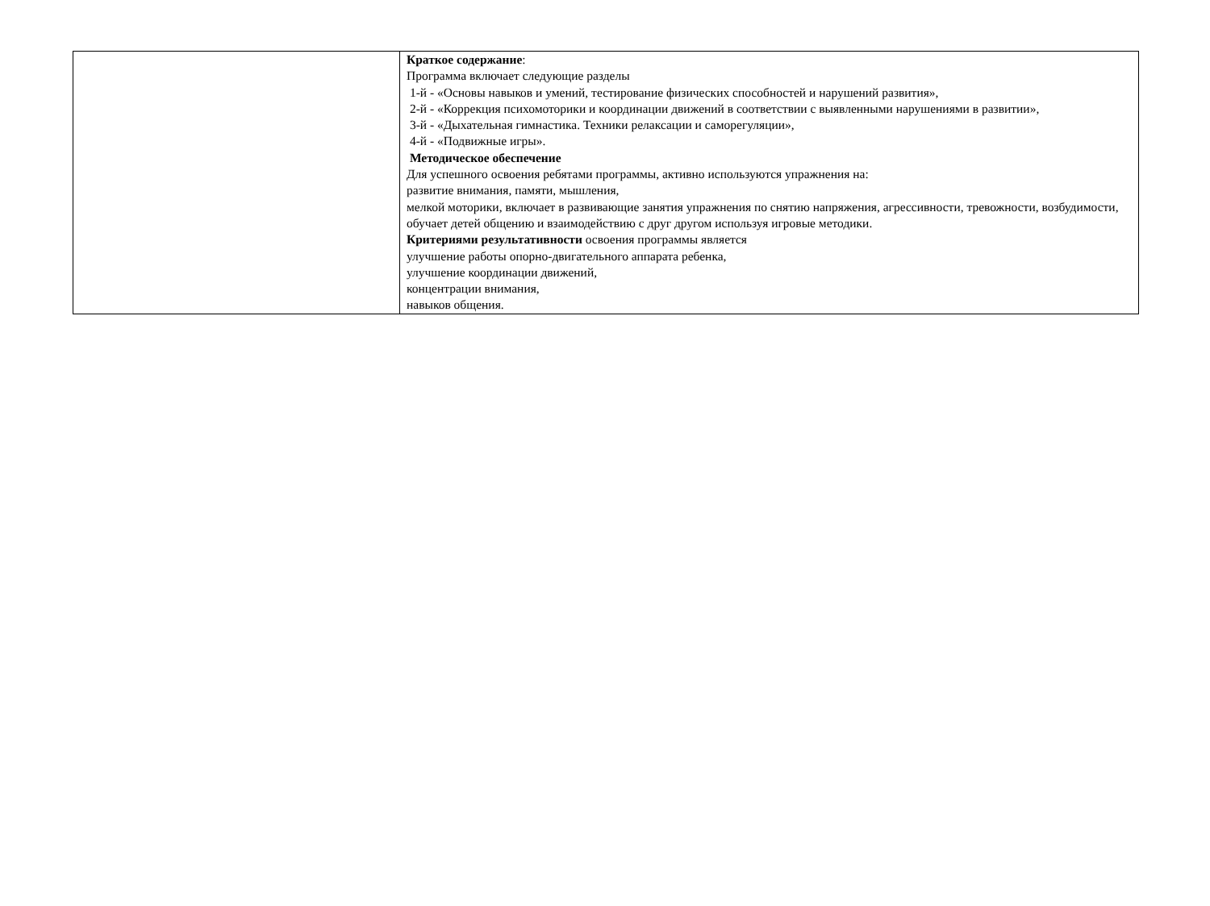| | Краткое содержание : Программа включает следующие разделы 1-й - «Основы навыков и умений, тестирование физических способностей и нарушений развития», 2-й - «Коррекция психомоторики и координации движений в соответствии с выявленными нарушениями в развитии», 3-й - «Дыхательная гимнастика. Техники релаксации и саморегуляции», 4-й - «Подвижные игры». Методическое обеспечение Для успешного освоения ребятами программы, активно используются упражнения на: развитие внимания, памяти, мышления, мелкой моторики, включает в развивающие занятия упражнения по снятию напряжения, агрессивности, тревожности, возбудимости, обучает детей общению и взаимодействию с друг другом используя игровые методики. Критериями результативности освоения программы является улучшение работы опорно-двигательного аппарата ребенка, улучшение координации движений, концентрации внимания, навыков общения. |